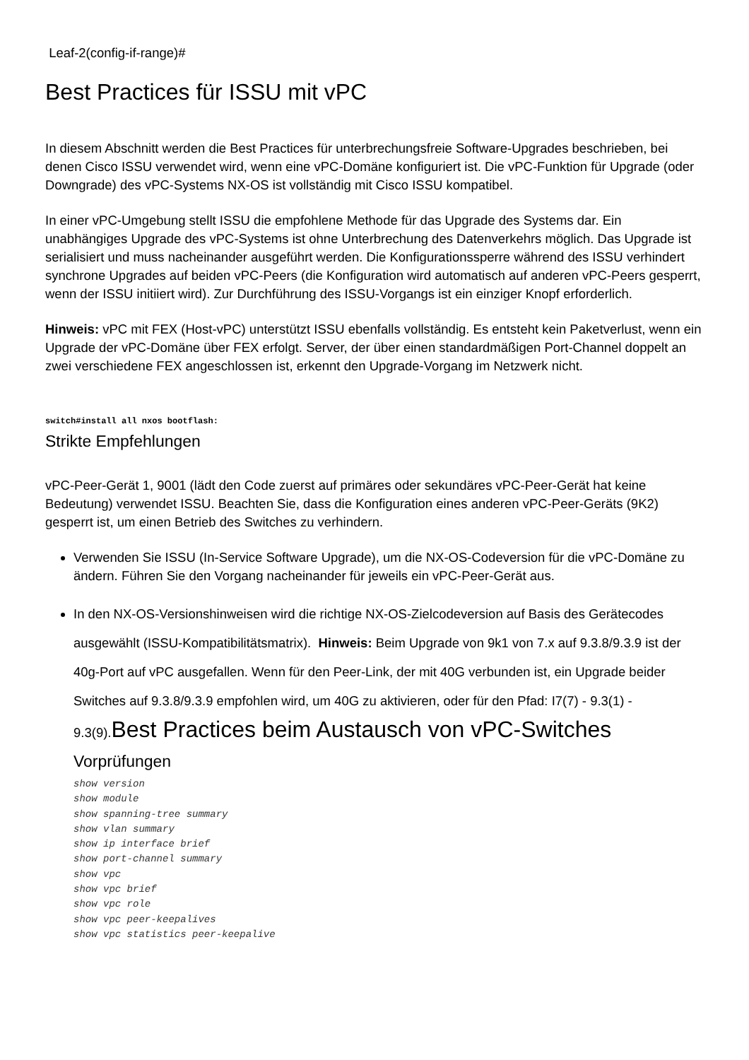Leaf-2(config-if-range)#
Best Practices für ISSU mit vPC
In diesem Abschnitt werden die Best Practices für unterbrechungsfreie Software-Upgrades beschrieben, bei denen Cisco ISSU verwendet wird, wenn eine vPC-Domäne konfiguriert ist. Die vPC-Funktion für Upgrade (oder Downgrade) des vPC-Systems NX-OS ist vollständig mit Cisco ISSU kompatibel.
In einer vPC-Umgebung stellt ISSU die empfohlene Methode für das Upgrade des Systems dar. Ein unabhängiges Upgrade des vPC-Systems ist ohne Unterbrechung des Datenverkehrs möglich. Das Upgrade ist serialisiert und muss nacheinander ausgeführt werden. Die Konfigurationssperre während des ISSU verhindert synchrone Upgrades auf beiden vPC-Peers (die Konfiguration wird automatisch auf anderen vPC-Peers gesperrt, wenn der ISSU initiiert wird). Zur Durchführung des ISSU-Vorgangs ist ein einziger Knopf erforderlich.
Hinweis: vPC mit FEX (Host-vPC) unterstützt ISSU ebenfalls vollständig. Es entsteht kein Paketverlust, wenn ein Upgrade der vPC-Domäne über FEX erfolgt. Server, der über einen standardmäßigen Port-Channel doppelt an zwei verschiedene FEX angeschlossen ist, erkennt den Upgrade-Vorgang im Netzwerk nicht.
switch#install all nxos bootflash:
Strikte Empfehlungen
vPC-Peer-Gerät 1, 9001 (lädt den Code zuerst auf primäres oder sekundäres vPC-Peer-Gerät hat keine Bedeutung) verwendet ISSU. Beachten Sie, dass die Konfiguration eines anderen vPC-Peer-Geräts (9K2) gesperrt ist, um einen Betrieb des Switches zu verhindern.
Verwenden Sie ISSU (In-Service Software Upgrade), um die NX-OS-Codeversion für die vPC-Domäne zu ändern. Führen Sie den Vorgang nacheinander für jeweils ein vPC-Peer-Gerät aus.
In den NX-OS-Versionshinweisen wird die richtige NX-OS-Zielcodeversion auf Basis des Gerätecodes ausgewählt (ISSU-Kompatibilitätsmatrix). Hinweis: Beim Upgrade von 9k1 von 7.x auf 9.3.8/9.3.9 ist der 40g-Port auf vPC ausgefallen. Wenn für den Peer-Link, der mit 40G verbunden ist, ein Upgrade beider Switches auf 9.3.8/9.3.9 empfohlen wird, um 40G zu aktivieren, oder für den Pfad: I7(7) - 9.3(1) - 9.3(9).Best Practices beim Austausch von vPC-Switches Vorprüfungen
show version
show module
show spanning-tree summary
show vlan summary
show ip interface brief
show port-channel summary
show vpc
show vpc brief
show vpc role
show vpc peer-keepalives
show vpc statistics peer-keepalive